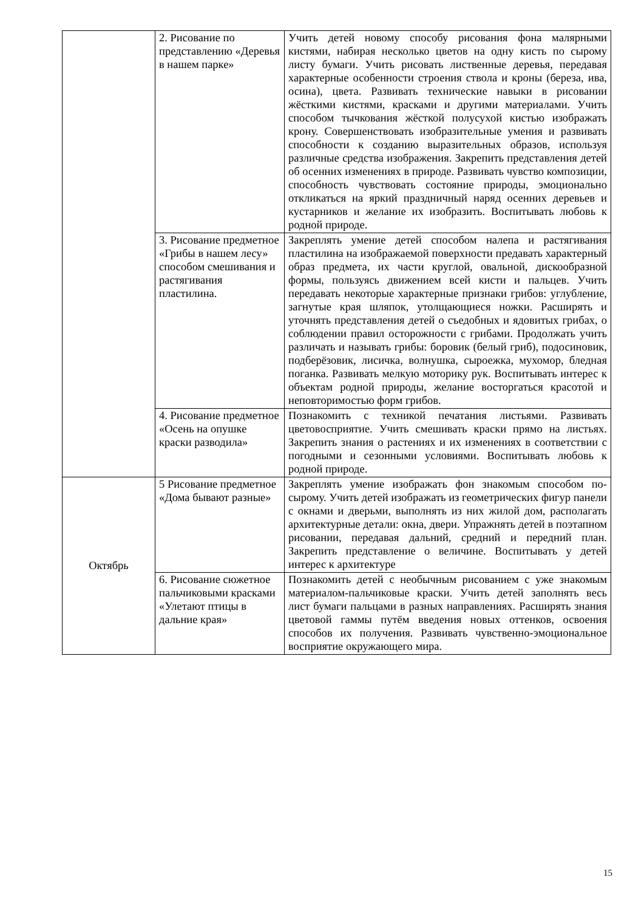| | 2. Рисование по представлению «Деревья в нашем парке» | Учить детей новому способу рисования фона малярными кистями, набирая несколько цветов на одну кисть по сырому листу бумаги. Учить рисовать лиственные деревья, передавая характерные особенности строения ствола и кроны (береза, ива, осина), цвета. Развивать технические навыки в рисовании жёсткими кистями, красками и другими материалами. Учить способом тычкования жёсткой полусухой кистью изображать крону. Совершенствовать изобразительные умения и развивать способности к созданию выразительных образов, используя различные средства изображения. Закрепить представления детей об осенних изменениях в природе. Развивать чувство композиции, способность чувствовать состояние природы, эмоционально откликаться на яркий праздничный наряд осенних деревьев и кустарников и желание их изобразить. Воспитывать любовь к родной природе. |
| | 3. Рисование предметное «Грибы в нашем лесу» способом смешивания и растягивания пластилина. | Закреплять умение детей способом налепа и растягивания пластилина на изображаемой поверхности предавать характерный образ предмета, их части круглой, овальной, дискообразной формы, пользуясь движением всей кисти и пальцев. Учить передавать некоторые характерные признаки грибов: углубление, загнутые края шляпок, утолщающиеся ножки. Расширять и уточнять представления детей о съедобных и ядовитых грибах, о соблюдении правил осторожности с грибами. Продолжать учить различать и называть грибы: боровик (белый гриб), подосиновик, подберёзовик, лисичка, волнушка, сыроежка, мухомор, бледная поганка. Развивать мелкую моторику рук. Воспитывать интерес к объектам родной природы, желание восторгаться красотой и неповторимостью форм грибов. |
| | 4. Рисование предметное «Осень на опушке краски разводила» | Познакомить с техникой печатания листьями. Развивать цветовосприятие. Учить смешивать краски прямо на листьях. Закрепить знания о растениях и их изменениях в соответствии с погодными и сезонными условиями. Воспитывать любовь к родной природе. |
| Октябрь | 5 Рисование предметное «Дома бывают разные» | Закреплять умение изображать фон знакомым способом по-сырому. Учить детей изображать из геометрических фигур панели с окнами и дверьми, выполнять из них жилой дом, располагать архитектурные детали: окна, двери. Упражнять детей в поэтапном рисовании, передавая дальний, средний и передний план. Закрепить представление о величине. Воспитывать у детей интерес к архитектуре |
| | 6. Рисование сюжетное пальчиковыми красками «Улетают птицы в дальние края» | Познакомить детей с необычным рисованием с уже знакомым материалом-пальчиковые краски. Учить детей заполнять весь лист бумаги пальцами в разных направлениях. Расширять знания цветовой гаммы путём введения новых оттенков, освоения способов их получения. Развивать чувственно-эмоциональное восприятие окружающего мира. |
15